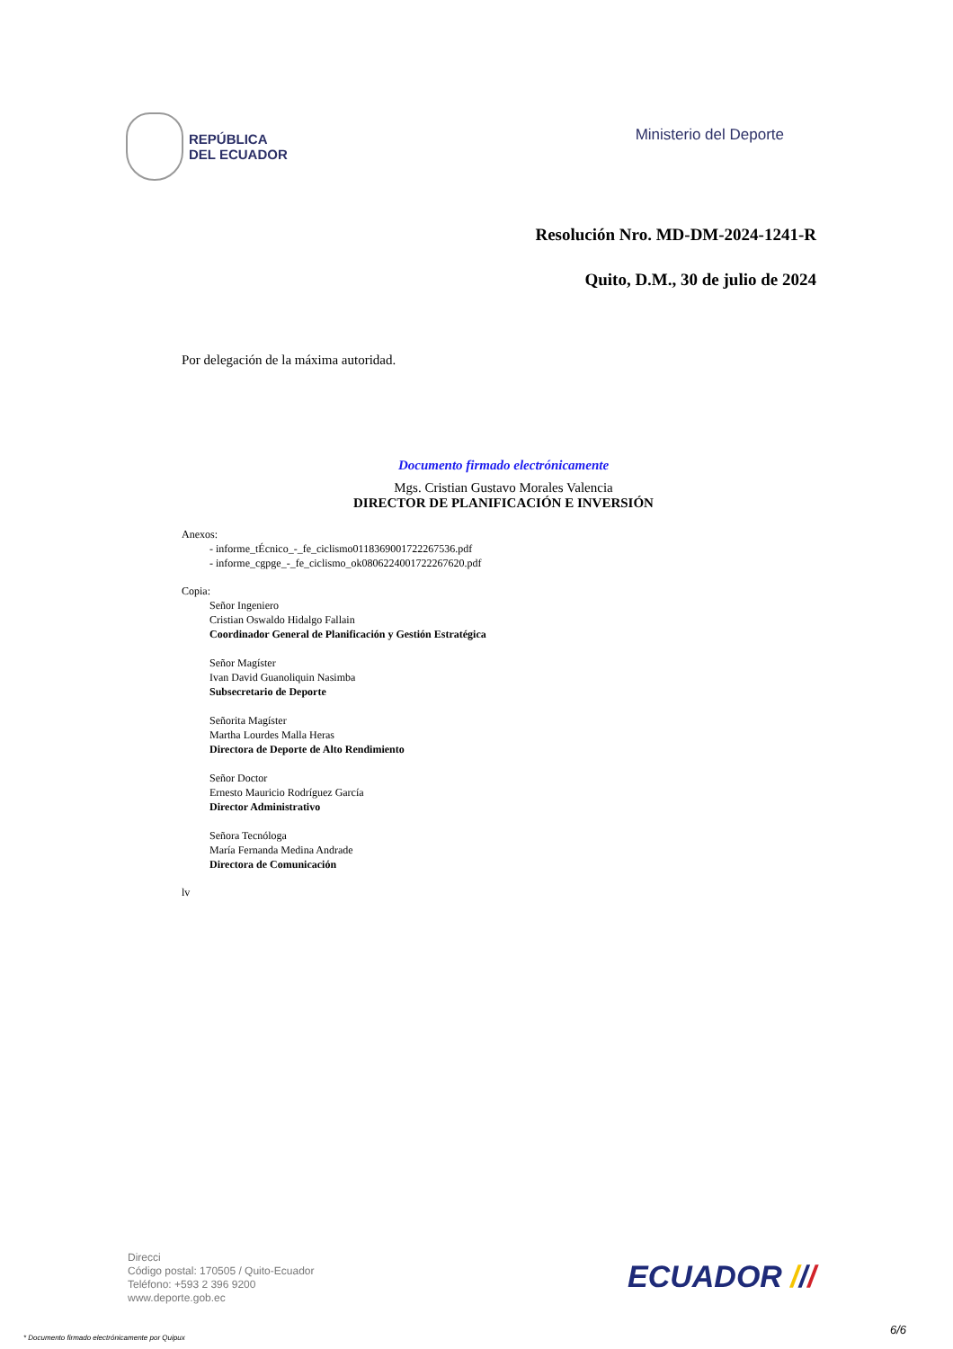REPÚBLICA
DEL ECUADOR
Ministerio del Deporte
Resolución Nro. MD-DM-2024-1241-R
Quito, D.M., 30 de julio de 2024
Por delegación de la máxima autoridad.
Documento firmado electrónicamente
Mgs. Cristian Gustavo Morales Valencia
DIRECTOR DE PLANIFICACIÓN E INVERSIÓN
Anexos:
- informe_tÉcnico_-_fe_ciclismo0118369001722267536.pdf
- informe_cgpge_-_fe_ciclismo_ok0806224001722267620.pdf
Copia:
Señor Ingeniero
Cristian Oswaldo Hidalgo Fallain
Coordinador General de Planificación y Gestión Estratégica
Señor Magíster
Ivan David Guanoliquin Nasimba
Subsecretario de Deporte
Señorita Magíster
Martha Lourdes Malla Heras
Directora de Deporte de Alto Rendimiento
Señor Doctor
Ernesto Mauricio Rodríguez García
Director Administrativo
Señora Tecnóloga
María Fernanda Medina Andrade
Directora de Comunicación
lv
Direcci
Código postal: 170505 / Quito-Ecuador
Teléfono: +593 2 396 9200
www.deporte.gob.ec
ECUADOR ///
* Documento firmado electrónicamente por Quipux
6/6